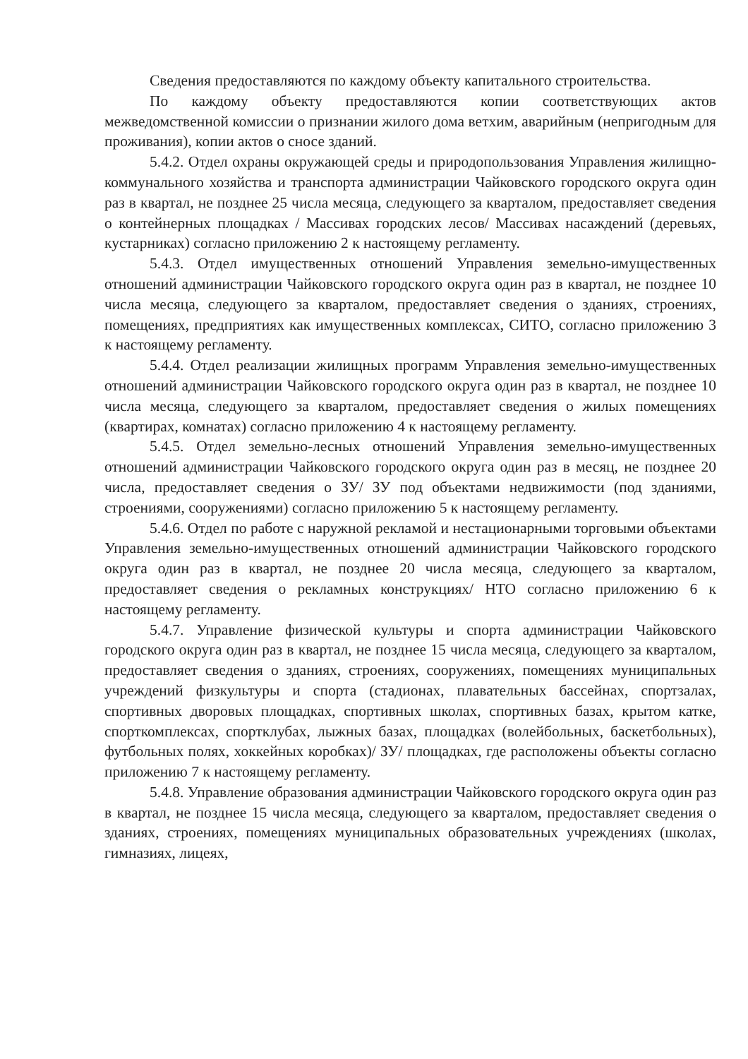Сведения предоставляются по каждому объекту капитального строительства.
По каждому объекту предоставляются копии соответствующих актов межведомственной комиссии о признании жилого дома ветхим, аварийным (непригодным для проживания), копии актов о сносе зданий.
5.4.2. Отдел охраны окружающей среды и природопользования Управления жилищно-коммунального хозяйства и транспорта администрации Чайковского городского округа один раз в квартал, не позднее 25 числа месяца, следующего за кварталом, предоставляет сведения о контейнерных площадках / Массивах городских лесов/ Массивах насаждений (деревьях, кустарниках) согласно приложению 2 к настоящему регламенту.
5.4.3. Отдел имущественных отношений Управления земельно-имущественных отношений администрации Чайковского городского округа один раз в квартал, не позднее 10 числа месяца, следующего за кварталом, предоставляет сведения о зданиях, строениях, помещениях, предприятиях как имущественных комплексах, СИТО, согласно приложению 3 к настоящему регламенту.
5.4.4. Отдел реализации жилищных программ Управления земельно-имущественных отношений администрации Чайковского городского округа один раз в квартал, не позднее 10 числа месяца, следующего за кварталом, предоставляет сведения о жилых помещениях (квартирах, комнатах) согласно приложению 4 к настоящему регламенту.
5.4.5. Отдел земельно-лесных отношений Управления земельно-имущественных отношений администрации Чайковского городского округа один раз в месяц, не позднее 20 числа, предоставляет сведения о ЗУ/ ЗУ под объектами недвижимости (под зданиями, строениями, сооружениями) согласно приложению 5 к настоящему регламенту.
5.4.6. Отдел по работе с наружной рекламой и нестационарными торговыми объектами Управления земельно-имущественных отношений администрации Чайковского городского округа один раз в квартал, не позднее 20 числа месяца, следующего за кварталом, предоставляет сведения о рекламных конструкциях/ НТО согласно приложению 6 к настоящему регламенту.
5.4.7. Управление физической культуры и спорта администрации Чайковского городского округа один раз в квартал, не позднее 15 числа месяца, следующего за кварталом, предоставляет сведения о зданиях, строениях, сооружениях, помещениях муниципальных учреждений физкультуры и спорта (стадионах, плавательных бассейнах, спортзалах, спортивных дворовых площадках, спортивных школах, спортивных базах, крытом катке, спорткомплексах, спортклубах, лыжных базах, площадках (волейбольных, баскетбольных), футбольных полях, хоккейных коробках)/ ЗУ/ площадках, где расположены объекты согласно приложению 7 к настоящему регламенту.
5.4.8. Управление образования администрации Чайковского городского округа один раз в квартал, не позднее 15 числа месяца, следующего за кварталом, предоставляет сведения о зданиях, строениях, помещениях муниципальных образовательных учреждениях (школах, гимназиях, лицеях,